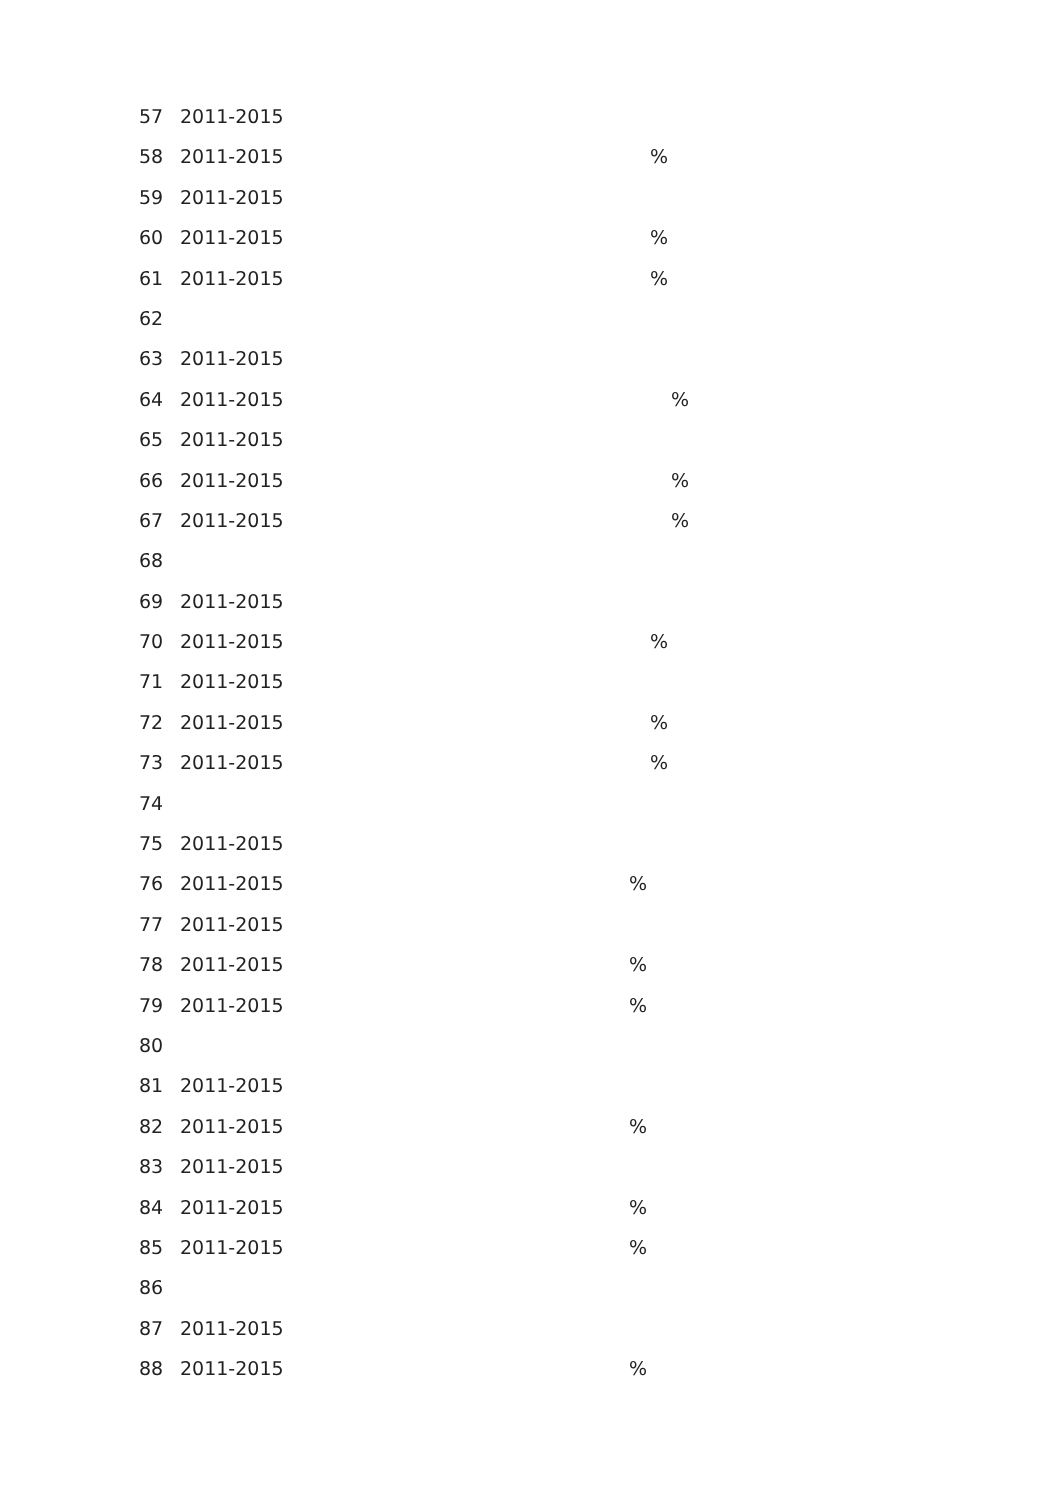57 2011-2015
58 2011-2015%
59 2011-2015
60 2011-2015%
61 2011-2015%
62
63 2011-2015
64 2011-2015%
65 2011-2015
66 2011-2015%
67 2011-2015%
68
69 2011-2015
70 2011-2015%
71 2011-2015
72 2011-2015%
73 2011-2015%
74
75 2011-2015
76 2011-2015%
77 2011-2015
78 2011-2015%
79 2011-2015%
80
81 2011-2015
82 2011-2015%
83 2011-2015
84 2011-2015%
85 2011-2015%
86
87 2011-2015
88 2011-2015%